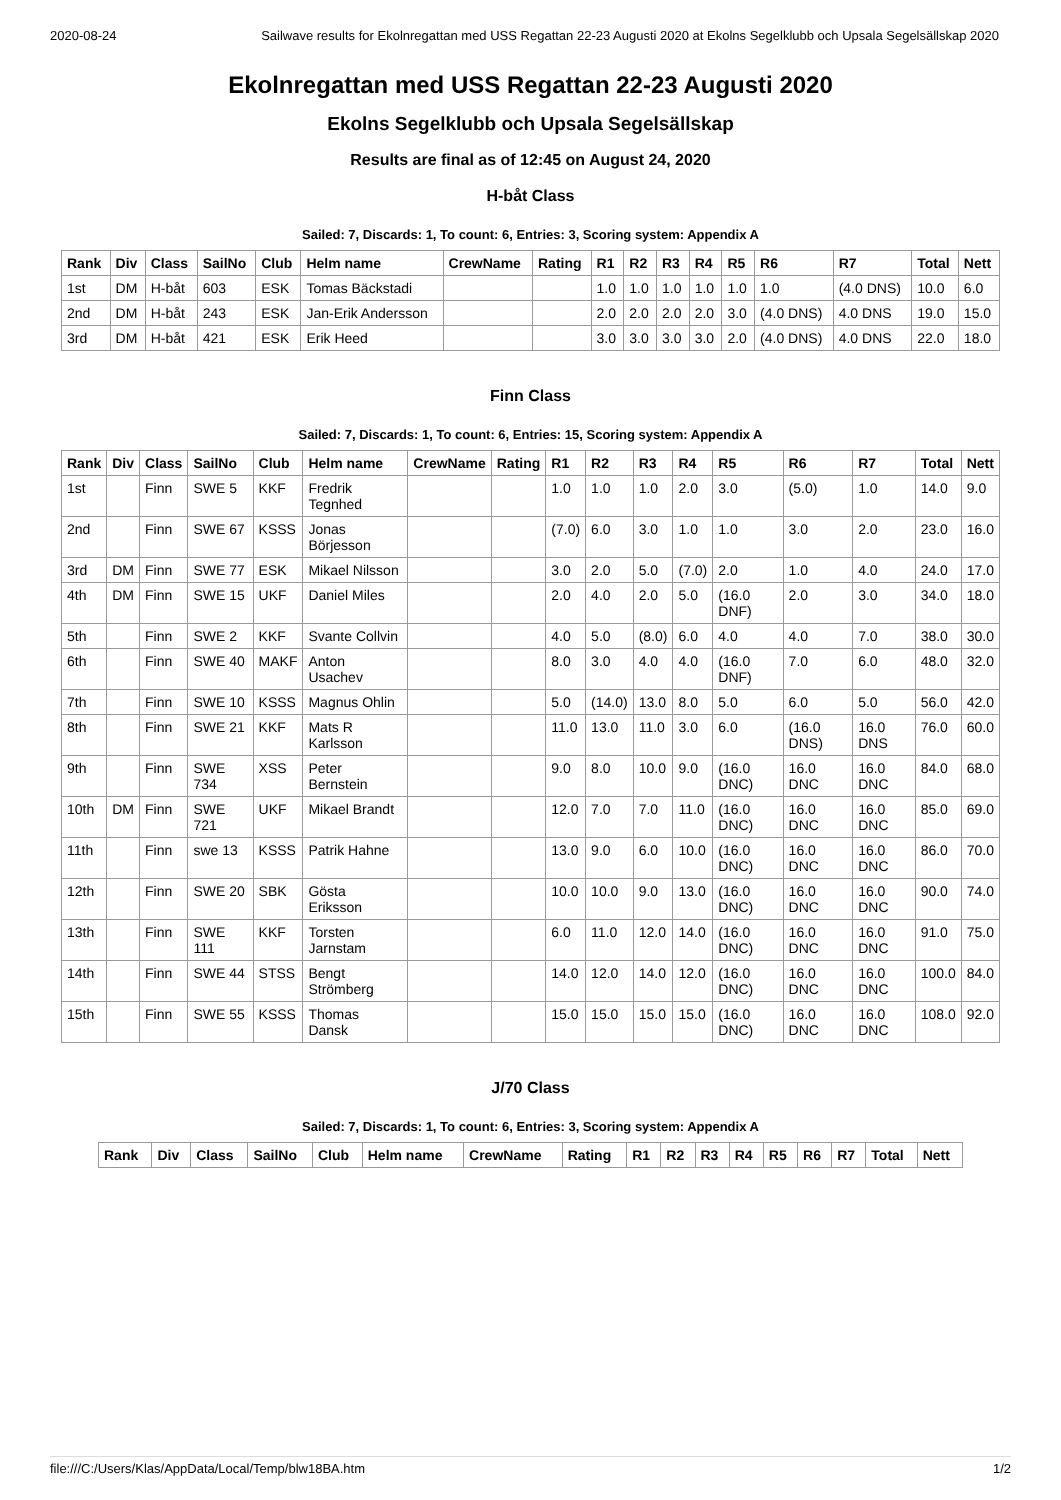2020-08-24 Sailwave results for Ekolnregattan med USS Regattan 22-23 Augusti 2020 at Ekolns Segelklubb och Upsala Segelsällskap 2020
Ekolnregattan med USS Regattan 22-23 Augusti 2020
Ekolns Segelklubb och Upsala Segelsällskap
Results are final as of 12:45 on August 24, 2020
H-båt Class
Sailed: 7, Discards: 1, To count: 6, Entries: 3, Scoring system: Appendix A
| Rank | Div | Class | SailNo | Club | Helm name | CrewName | Rating | R1 | R2 | R3 | R4 | R5 | R6 | R7 | Total | Nett |
| --- | --- | --- | --- | --- | --- | --- | --- | --- | --- | --- | --- | --- | --- | --- | --- | --- |
| 1st | DM | H-båt | 603 | ESK | Tomas Bäckstadi | | | 1.0 | 1.0 | 1.0 | 1.0 | 1.0 | 1.0 | (4.0 DNS) | 10.0 | 6.0 |
| 2nd | DM | H-båt | 243 | ESK | Jan-Erik Andersson | | | 2.0 | 2.0 | 2.0 | 2.0 | 3.0 | (4.0 DNS) | 4.0 DNS | 19.0 | 15.0 |
| 3rd | DM | H-båt | 421 | ESK | Erik Heed | | | 3.0 | 3.0 | 3.0 | 3.0 | 2.0 | (4.0 DNS) | 4.0 DNS | 22.0 | 18.0 |
Finn Class
Sailed: 7, Discards: 1, To count: 6, Entries: 15, Scoring system: Appendix A
| Rank | Div | Class | SailNo | Club | Helm name | CrewName | Rating | R1 | R2 | R3 | R4 | R5 | R6 | R7 | Total | Nett |
| --- | --- | --- | --- | --- | --- | --- | --- | --- | --- | --- | --- | --- | --- | --- | --- | --- |
| 1st | | Finn | SWE 5 | KKF | Fredrik Tegnhed | | | 1.0 | 1.0 | 1.0 | 2.0 | 3.0 | (5.0) | 1.0 | 14.0 | 9.0 |
| 2nd | | Finn | SWE 67 | KSSS | Jonas Börjesson | | | (7.0) | 6.0 | 3.0 | 1.0 | 1.0 | 3.0 | 2.0 | 23.0 | 16.0 |
| 3rd | DM | Finn | SWE 77 | ESK | Mikael Nilsson | | | 3.0 | 2.0 | 5.0 | (7.0) | 2.0 | 1.0 | 4.0 | 24.0 | 17.0 |
| 4th | DM | Finn | SWE 15 | UKF | Daniel Miles | | | 2.0 | 4.0 | 2.0 | 5.0 | (16.0 DNF) | 2.0 | 3.0 | 34.0 | 18.0 |
| 5th | | Finn | SWE 2 | KKF | Svante Collvin | | | 4.0 | 5.0 | (8.0) | 6.0 | 4.0 | 4.0 | 7.0 | 38.0 | 30.0 |
| 6th | | Finn | SWE 40 | MAKF | Anton Usachev | | | 8.0 | 3.0 | 4.0 | 4.0 | (16.0 DNF) | 7.0 | 6.0 | 48.0 | 32.0 |
| 7th | | Finn | SWE 10 | KSSS | Magnus Ohlin | | | 5.0 | (14.0) | 13.0 | 8.0 | 5.0 | 6.0 | 5.0 | 56.0 | 42.0 |
| 8th | | Finn | SWE 21 | KKF | Mats R Karlsson | | | 11.0 | 13.0 | 11.0 | 3.0 | 6.0 | (16.0 DNS) | 16.0 DNS | 76.0 | 60.0 |
| 9th | | Finn | SWE 734 | XSS | Peter Bernstein | | | 9.0 | 8.0 | 10.0 | 9.0 | (16.0 DNC) | 16.0 DNC | 16.0 DNC | 84.0 | 68.0 |
| 10th | DM | Finn | SWE 721 | UKF | Mikael Brandt | | | 12.0 | 7.0 | 7.0 | 11.0 | (16.0 DNC) | 16.0 DNC | 16.0 DNC | 85.0 | 69.0 |
| 11th | | Finn | swe 13 | KSSS | Patrik Hahne | | | 13.0 | 9.0 | 6.0 | 10.0 | (16.0 DNC) | 16.0 DNC | 16.0 DNC | 86.0 | 70.0 |
| 12th | | Finn | SWE 20 | SBK | Gösta Eriksson | | | 10.0 | 10.0 | 9.0 | 13.0 | (16.0 DNC) | 16.0 DNC | 16.0 DNC | 90.0 | 74.0 |
| 13th | | Finn | SWE 111 | KKF | Torsten Jarnstam | | | 6.0 | 11.0 | 12.0 | 14.0 | (16.0 DNC) | 16.0 DNC | 16.0 DNC | 91.0 | 75.0 |
| 14th | | Finn | SWE 44 | STSS | Bengt Strömberg | | | 14.0 | 12.0 | 14.0 | 12.0 | (16.0 DNC) | 16.0 DNC | 16.0 DNC | 100.0 | 84.0 |
| 15th | | Finn | SWE 55 | KSSS | Thomas Dansk | | | 15.0 | 15.0 | 15.0 | 15.0 | (16.0 DNC) | 16.0 DNC | 16.0 DNC | 108.0 | 92.0 |
J/70 Class
Sailed: 7, Discards: 1, To count: 6, Entries: 3, Scoring system: Appendix A
| Rank | Div | Class | SailNo | Club | Helm name | CrewName | Rating | R1 | R2 | R3 | R4 | R5 | R6 | R7 | Total | Nett |
| --- | --- | --- | --- | --- | --- | --- | --- | --- | --- | --- | --- | --- | --- | --- | --- | --- |
file:///C:/Users/Klas/AppData/Local/Temp/blw18BA.htm 1/2